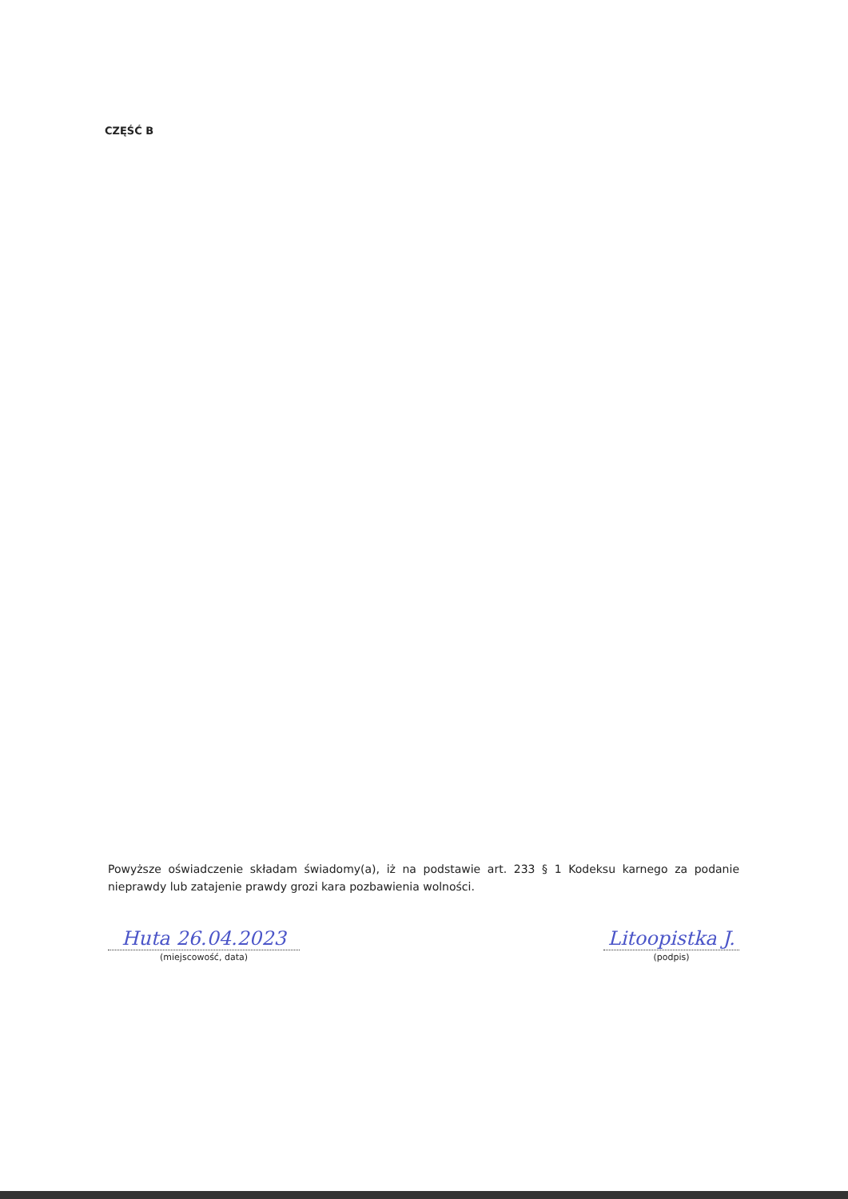CZĘŚĆ B
Powyższe oświadczenie składam świadomy(a), iż na podstawie art. 233 § 1 Kodeksu karnego za podanie nieprawdy lub zatajenie prawdy grozi kara pozbawienia wolności.
Huta 26.04.2023
(miejscowość, data)
Litoopistka J.
(podpis)